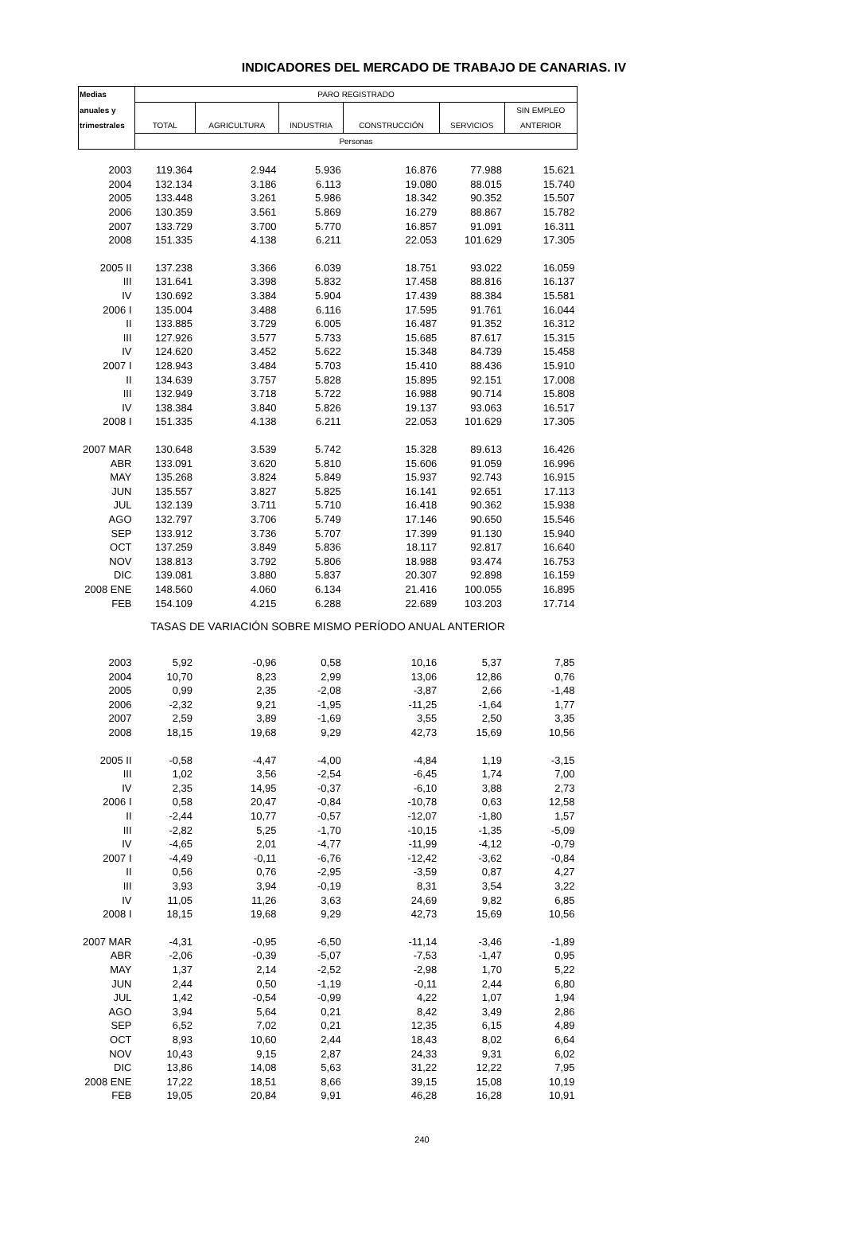INDICADORES DEL MERCADO DE TRABAJO DE CANARIAS. IV
| Medias | PARO REGISTRADO | | | | | |
| --- | --- | --- | --- | --- | --- | --- |
| anuales y | | | | | | SIN EMPLEO |
| trimestrales | TOTAL | AGRICULTURA | INDUSTRIA | CONSTRUCCIÓN | SERVICIOS | ANTERIOR |
| | Personas | | | | | |
| 2003 | 119.364 | 2.944 | 5.936 | 16.876 | 77.988 | 15.621 |
| 2004 | 132.134 | 3.186 | 6.113 | 19.080 | 88.015 | 15.740 |
| 2005 | 133.448 | 3.261 | 5.986 | 18.342 | 90.352 | 15.507 |
| 2006 | 130.359 | 3.561 | 5.869 | 16.279 | 88.867 | 15.782 |
| 2007 | 133.729 | 3.700 | 5.770 | 16.857 | 91.091 | 16.311 |
| 2008 | 151.335 | 4.138 | 6.211 | 22.053 | 101.629 | 17.305 |
| 2005 II | 137.238 | 3.366 | 6.039 | 18.751 | 93.022 | 16.059 |
| III | 131.641 | 3.398 | 5.832 | 17.458 | 88.816 | 16.137 |
| IV | 130.692 | 3.384 | 5.904 | 17.439 | 88.384 | 15.581 |
| 2006 I | 135.004 | 3.488 | 6.116 | 17.595 | 91.761 | 16.044 |
| II | 133.885 | 3.729 | 6.005 | 16.487 | 91.352 | 16.312 |
| III | 127.926 | 3.577 | 5.733 | 15.685 | 87.617 | 15.315 |
| IV | 124.620 | 3.452 | 5.622 | 15.348 | 84.739 | 15.458 |
| 2007 I | 128.943 | 3.484 | 5.703 | 15.410 | 88.436 | 15.910 |
| II | 134.639 | 3.757 | 5.828 | 15.895 | 92.151 | 17.008 |
| III | 132.949 | 3.718 | 5.722 | 16.988 | 90.714 | 15.808 |
| IV | 138.384 | 3.840 | 5.826 | 19.137 | 93.063 | 16.517 |
| 2008 I | 151.335 | 4.138 | 6.211 | 22.053 | 101.629 | 17.305 |
| 2007 MAR | 130.648 | 3.539 | 5.742 | 15.328 | 89.613 | 16.426 |
| ABR | 133.091 | 3.620 | 5.810 | 15.606 | 91.059 | 16.996 |
| MAY | 135.268 | 3.824 | 5.849 | 15.937 | 92.743 | 16.915 |
| JUN | 135.557 | 3.827 | 5.825 | 16.141 | 92.651 | 17.113 |
| JUL | 132.139 | 3.711 | 5.710 | 16.418 | 90.362 | 15.938 |
| AGO | 132.797 | 3.706 | 5.749 | 17.146 | 90.650 | 15.546 |
| SEP | 133.912 | 3.736 | 5.707 | 17.399 | 91.130 | 15.940 |
| OCT | 137.259 | 3.849 | 5.836 | 18.117 | 92.817 | 16.640 |
| NOV | 138.813 | 3.792 | 5.806 | 18.988 | 93.474 | 16.753 |
| DIC | 139.081 | 3.880 | 5.837 | 20.307 | 92.898 | 16.159 |
| 2008 ENE | 148.560 | 4.060 | 6.134 | 21.416 | 100.055 | 16.895 |
| FEB | 154.109 | 4.215 | 6.288 | 22.689 | 103.203 | 17.714 |
| TASAS DE VARIACIÓN SOBRE MISMO PERÍODO ANUAL ANTERIOR | | | | | | |
| 2003 | 5,92 | -0,96 | 0,58 | 10,16 | 5,37 | 7,85 |
| 2004 | 10,70 | 8,23 | 2,99 | 13,06 | 12,86 | 0,76 |
| 2005 | 0,99 | 2,35 | -2,08 | -3,87 | 2,66 | -1,48 |
| 2006 | -2,32 | 9,21 | -1,95 | -11,25 | -1,64 | 1,77 |
| 2007 | 2,59 | 3,89 | -1,69 | 3,55 | 2,50 | 3,35 |
| 2008 | 18,15 | 19,68 | 9,29 | 42,73 | 15,69 | 10,56 |
| 2005 II | -0,58 | -4,47 | -4,00 | -4,84 | 1,19 | -3,15 |
| III | 1,02 | 3,56 | -2,54 | -6,45 | 1,74 | 7,00 |
| IV | 2,35 | 14,95 | -0,37 | -6,10 | 3,88 | 2,73 |
| 2006 I | 0,58 | 20,47 | -0,84 | -10,78 | 0,63 | 12,58 |
| II | -2,44 | 10,77 | -0,57 | -12,07 | -1,80 | 1,57 |
| III | -2,82 | 5,25 | -1,70 | -10,15 | -1,35 | -5,09 |
| IV | -4,65 | 2,01 | -4,77 | -11,99 | -4,12 | -0,79 |
| 2007 I | -4,49 | -0,11 | -6,76 | -12,42 | -3,62 | -0,84 |
| II | 0,56 | 0,76 | -2,95 | -3,59 | 0,87 | 4,27 |
| III | 3,93 | 3,94 | -0,19 | 8,31 | 3,54 | 3,22 |
| IV | 11,05 | 11,26 | 3,63 | 24,69 | 9,82 | 6,85 |
| 2008 I | 18,15 | 19,68 | 9,29 | 42,73 | 15,69 | 10,56 |
| 2007 MAR | -4,31 | -0,95 | -6,50 | -11,14 | -3,46 | -1,89 |
| ABR | -2,06 | -0,39 | -5,07 | -7,53 | -1,47 | 0,95 |
| MAY | 1,37 | 2,14 | -2,52 | -2,98 | 1,70 | 5,22 |
| JUN | 2,44 | 0,50 | -1,19 | -0,11 | 2,44 | 6,80 |
| JUL | 1,42 | -0,54 | -0,99 | 4,22 | 1,07 | 1,94 |
| AGO | 3,94 | 5,64 | 0,21 | 8,42 | 3,49 | 2,86 |
| SEP | 6,52 | 7,02 | 0,21 | 12,35 | 6,15 | 4,89 |
| OCT | 8,93 | 10,60 | 2,44 | 18,43 | 8,02 | 6,64 |
| NOV | 10,43 | 9,15 | 2,87 | 24,33 | 9,31 | 6,02 |
| DIC | 13,86 | 14,08 | 5,63 | 31,22 | 12,22 | 7,95 |
| 2008 ENE | 17,22 | 18,51 | 8,66 | 39,15 | 15,08 | 10,19 |
| FEB | 19,05 | 20,84 | 9,91 | 46,28 | 16,28 | 10,91 |
240